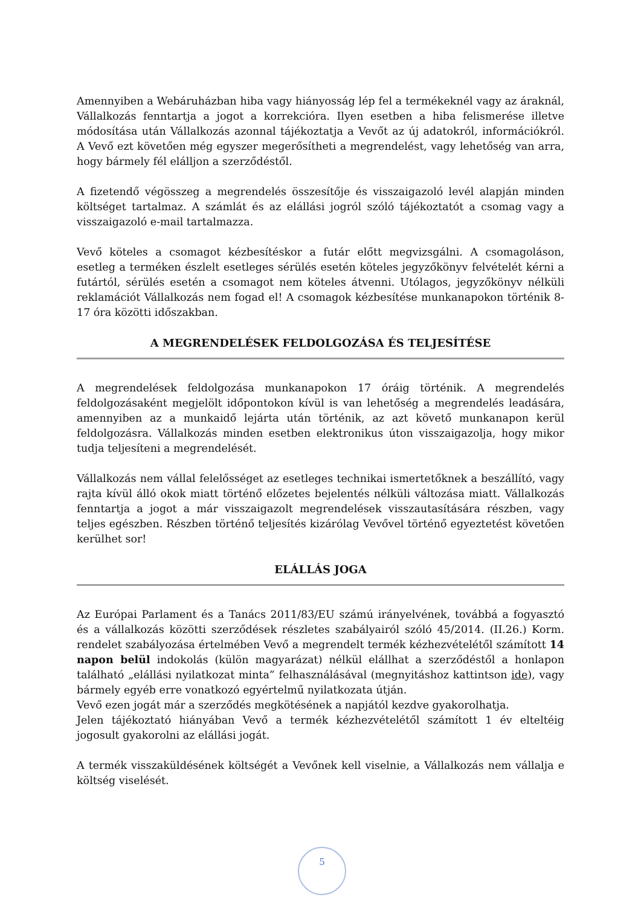Amennyiben a Webáruházban hiba vagy hiányosság lép fel a termékeknél vagy az áraknál, Vállalkozás fenntartja a jogot a korrekcióra. Ilyen esetben a hiba felismerése illetve módosítása után Vállalkozás azonnal tájékoztatja a Vevőt az új adatokról, információkról. A Vevő ezt követően még egyszer megerősítheti a megrendelést, vagy lehetőség van arra, hogy bármely fél elálljon a szerződéstől.
A fizetendő végösszeg a megrendelés összesítője és visszaigazoló levél alapján minden költséget tartalmaz. A számlát és az elállási jogról szóló tájékoztatót a csomag vagy a visszaigazoló e-mail tartalmazza.
Vevő köteles a csomagot kézbesítéskor a futár előtt megvizsgálni. A csomagoláson, esetleg a terméken észlelt esetleges sérülés esetén köteles jegyzőkönyv felvételét kérni a futártól, sérülés esetén a csomagot nem köteles átvenni. Utólagos, jegyzőkönyv nélküli reklamációt Vállalkozás nem fogad el! A csomagok kézbesítése munkanapokon történik 8-17 óra közötti időszakban.
A MEGRENDELÉSEK FELDOLGOZÁSA ÉS TELJESÍTÉSE
A megrendelések feldolgozása munkanapokon 17 óráig történik. A megrendelés feldolgozásaként megjelölt időpontokon kívül is van lehetőség a megrendelés leadására, amennyiben az a munkaidő lejárta után történik, az azt követő munkanapon kerül feldolgozásra. Vállalkozás minden esetben elektronikus úton visszaigazolja, hogy mikor tudja teljesíteni a megrendelését.
Vállalkozás nem vállal felelősséget az esetleges technikai ismertetőknek a beszállító, vagy rajta kívül álló okok miatt történő előzetes bejelentés nélküli változása miatt. Vállalkozás fenntartja a jogot a már visszaigazolt megrendelések visszautasítására részben, vagy teljes egészben. Részben történő teljesítés kizárólag Vevővel történő egyeztetést követően kerülhet sor!
ELÁLLÁS JOGA
Az Európai Parlament és a Tanács 2011/83/EU számú irányelvének, továbbá a fogyasztó és a vállalkozás közötti szerződések részletes szabályairól szóló 45/2014. (II.26.) Korm. rendelet szabályozása értelmében Vevő a megrendelt termék kézhezvételétől számított 14 napon belül indokolás (külön magyarázat) nélkül elállhat a szerződéstől a honlapon található „elállási nyilatkozat minta” felhasználásával (megnyitáshoz kattintson ide), vagy bármely egyéb erre vonatkozó egyértelmű nyilatkozata útján.
Vevő ezen jogát már a szerződés megkötésének a napjától kezdve gyakorolhatja.
Jelen tájékoztató hiányában Vevő a termék kézhezvételétől számított 1 év elteltéig jogosult gyakorolni az elállási jogát.
A termék visszaküldésének költségét a Vevőnek kell viselnie, a Vállalkozás nem vállalja e költség viselését.
5